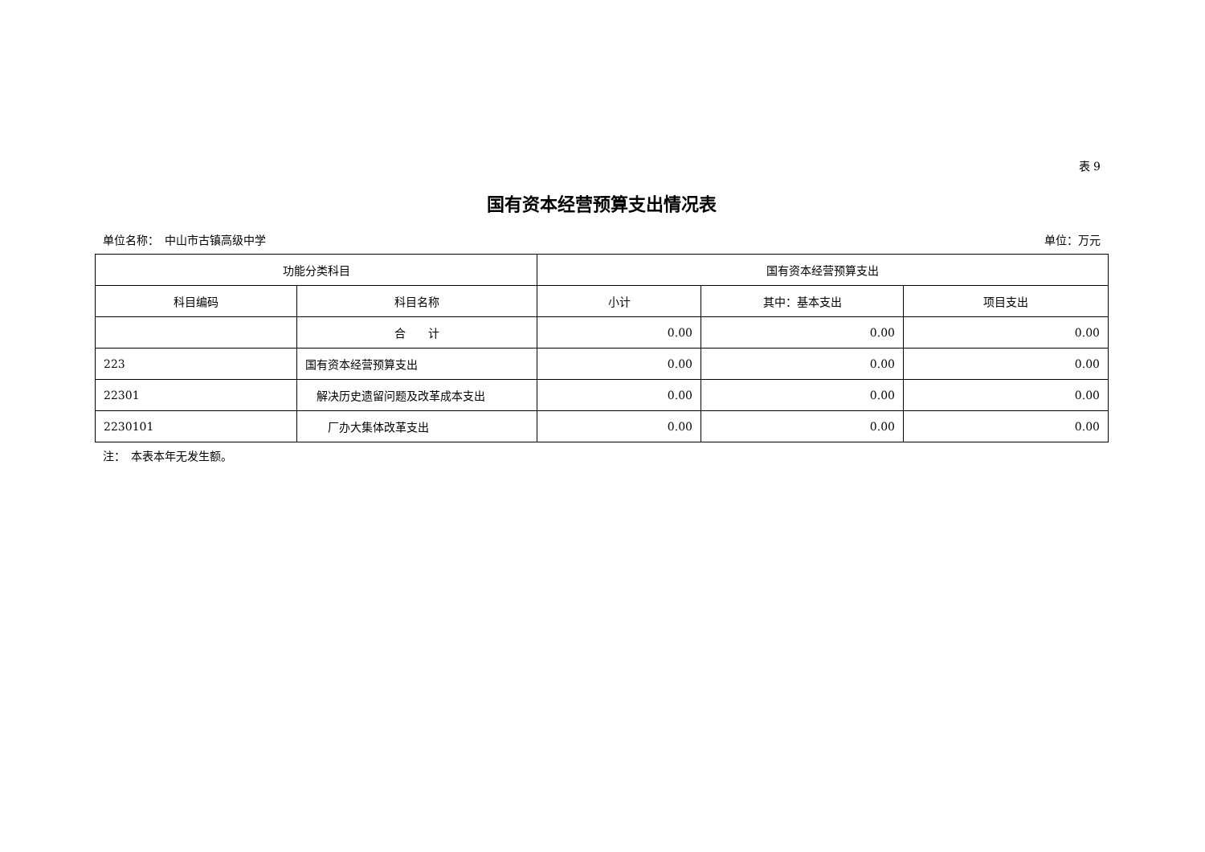表 9
国有资本经营预算支出情况表
单位名称：　中山市古镇高级中学 单位：万元
| 功能分类科目 | | 国有资本经营预算支出 | | |
| --- | --- | --- | --- | --- |
| 科目编码 | 科目名称 | 小计 | 其中：基本支出 | 项目支出 |
| | 合 计 | 0.00 | 0.00 | 0.00 |
| 223 | 国有资本经营预算支出 | 0.00 | 0.00 | 0.00 |
| 22301 | 解决历史遗留问题及改革成本支出 | 0.00 | 0.00 | 0.00 |
| 2230101 | 厂办大集体改革支出 | 0.00 | 0.00 | 0.00 |
注：　本表本年无发生额。